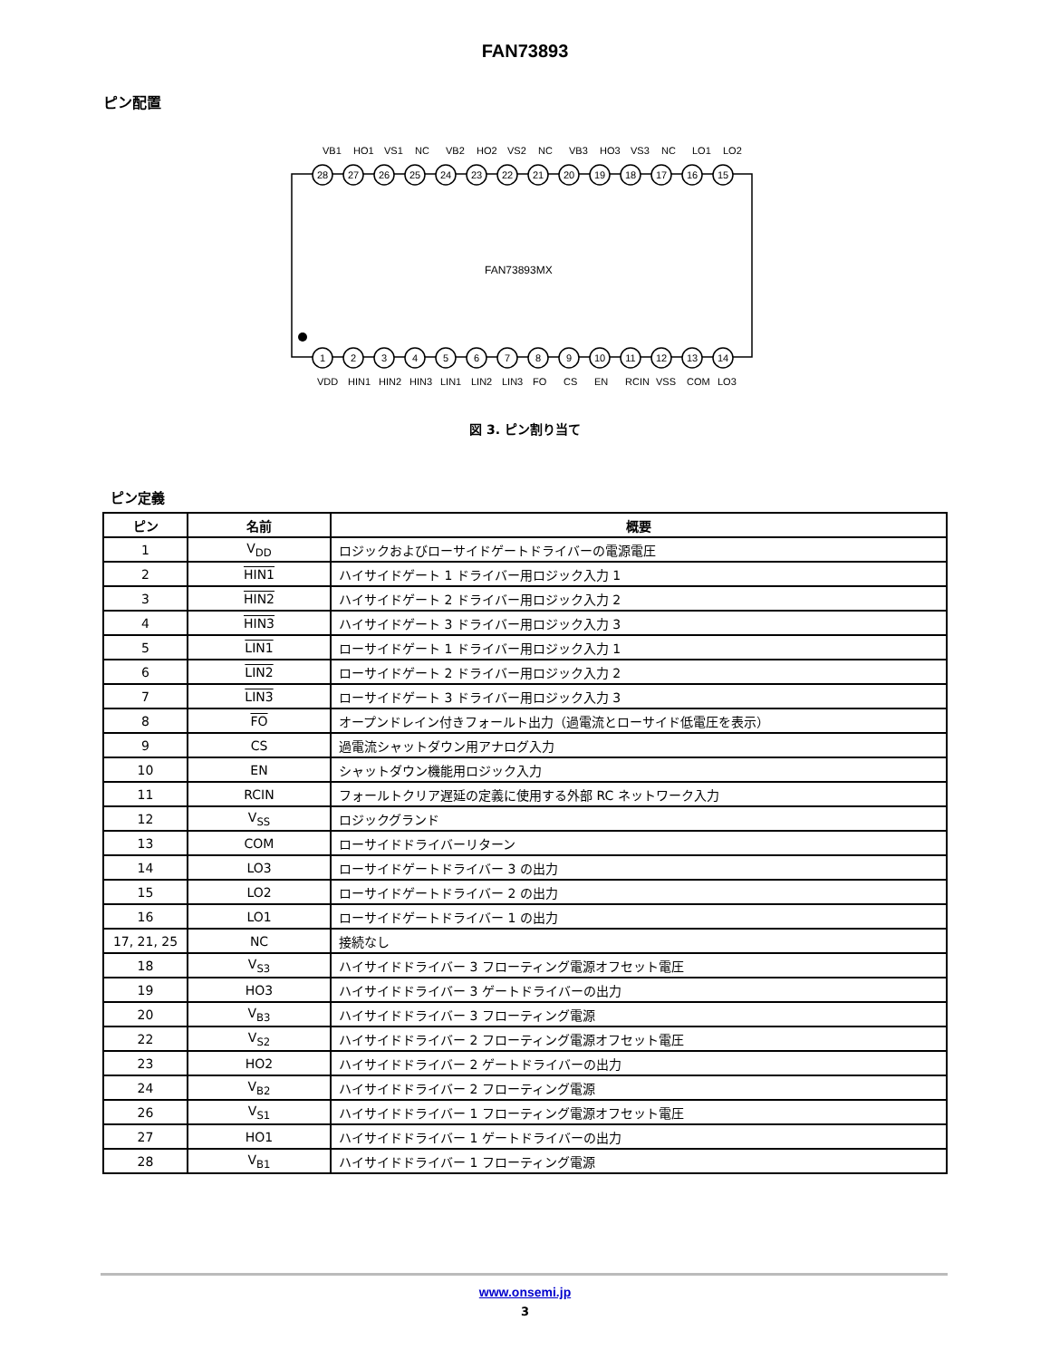FAN73893
ピン配置
FAN73893MX
28
27
26
25
24
23
22
21
20
19
18
17
16
15
1
2
3
4
5
6
7
8
9
10
11
12
13
14
VB1
HO1
VS1
NC
VB2
HO2
VS2
NC
VB3
HO3
VS3
NC
LO1
LO2
VDD
HIN1
HIN2
HIN3
LIN1
LIN2
LIN3
FO
CS
EN
RCIN
VSS
COM
LO3
図 3. ピン割り当て
ピン定義
| ピン | 名前 | 概要 |
| --- | --- | --- |
| 1 | V<sub>DD</sub> | ロジックおよびローサイドゲートドライバーの電源電圧 |
| 2 | HIN1 | ハイサイドゲート 1 ドライバー用ロジック入力 1 |
| 3 | HIN2 | ハイサイドゲート 2 ドライバー用ロジック入力 2 |
| 4 | HIN3 | ハイサイドゲート 3 ドライバー用ロジック入力 3 |
| 5 | LIN1 | ローサイドゲート 1 ドライバー用ロジック入力 1 |
| 6 | LIN2 | ローサイドゲート 2 ドライバー用ロジック入力 2 |
| 7 | LIN3 | ローサイドゲート 3 ドライバー用ロジック入力 3 |
| 8 | FO | オープンドレイン付きフォールト出力（過電流とローサイド低電圧を表示） |
| 9 | CS | 過電流シャットダウン用アナログ入力 |
| 10 | EN | シャットダウン機能用ロジック入力 |
| 11 | RCIN | フォールトクリア遅延の定義に使用する外部 RC ネットワーク入力 |
| 12 | V<sub>SS</sub> | ロジックグランド |
| 13 | COM | ローサイドドライバーリターン |
| 14 | LO3 | ローサイドゲートドライバー 3 の出力 |
| 15 | LO2 | ローサイドゲートドライバー 2 の出力 |
| 16 | LO1 | ローサイドゲートドライバー 1 の出力 |
| 17, 21, 25 | NC | 接続なし |
| 18 | V<sub>S3</sub> | ハイサイドドライバー 3 フローティング電源オフセット電圧 |
| 19 | HO3 | ハイサイドドライバー 3 ゲートドライバーの出力 |
| 20 | V<sub>B3</sub> | ハイサイドドライバー 3 フローティング電源 |
| 22 | V<sub>S2</sub> | ハイサイドドライバー 2 フローティング電源オフセット電圧 |
| 23 | HO2 | ハイサイドドライバー 2 ゲートドライバーの出力 |
| 24 | V<sub>B2</sub> | ハイサイドドライバー 2 フローティング電源 |
| 26 | V<sub>S1</sub> | ハイサイドドライバー 1 フローティング電源オフセット電圧 |
| 27 | HO1 | ハイサイドドライバー 1 ゲートドライバーの出力 |
| 28 | V<sub>B1</sub> | ハイサイドドライバー 1 フローティング電源 |
www.onsemi.jp
3